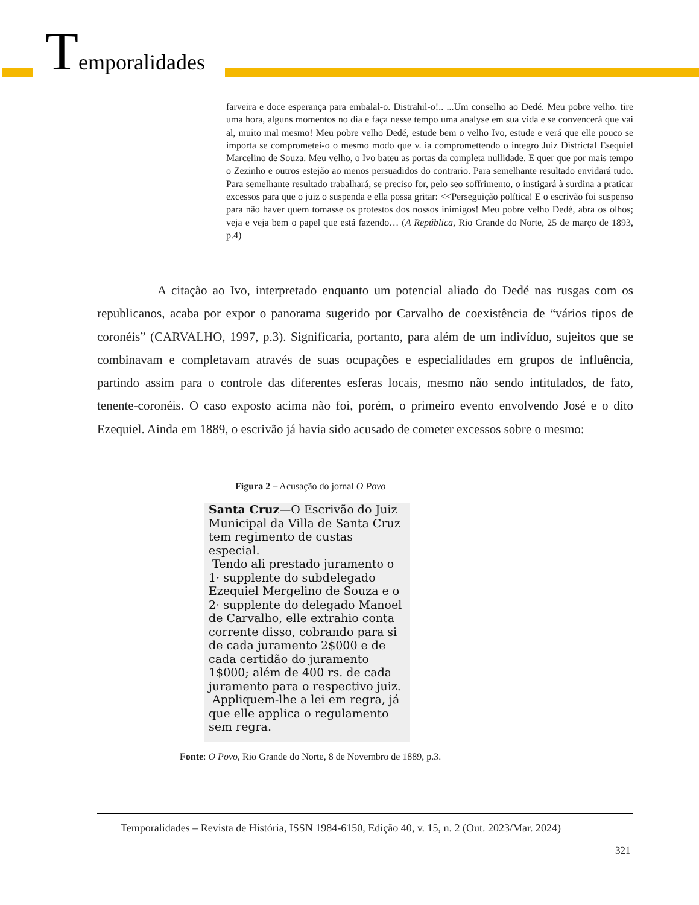Temporalidades
farveira e doce esperança para embalal-o. Distrahil-o!.. ...Um conselho ao Dedé. Meu pobre velho. tire uma hora, alguns momentos no dia e faça nesse tempo uma analyse em sua vida e se convencerá que vai al, muito mal mesmo! Meu pobre velho Dedé, estude bem o velho Ivo, estude e verá que elle pouco se importa se comprometei-o o mesmo modo que v. ia compromettendo o integro Juiz Districtal Esequiel Marcelino de Souza. Meu velho, o Ivo bateu as portas da completa nullidade. E quer que por mais tempo o Zezinho e outros estejão ao menos persuadidos do contrario. Para semelhante resultado envidará tudo. Para semelhante resultado trabalhará, se preciso for, pelo seo soffrimento, o instigará à surdina a praticar excessos para que o juiz o suspenda e ella possa gritar: <<Perseguição política! E o escrivão foi suspenso para não haver quem tomasse os protestos dos nossos inimigos! Meu pobre velho Dedé, abra os olhos; veja e veja bem o papel que está fazendo… (A República, Rio Grande do Norte, 25 de março de 1893, p.4)
A citação ao Ivo, interpretado enquanto um potencial aliado do Dedé nas rusgas com os republicanos, acaba por expor o panorama sugerido por Carvalho de coexistência de “vários tipos de coronéis” (CARVALHO, 1997, p.3). Significaria, portanto, para além de um indivíduo, sujeitos que se combinavam e completavam através de suas ocupações e especialidades em grupos de influência, partindo assim para o controle das diferentes esferas locais, mesmo não sendo intitulados, de fato, tenente-coronéis. O caso exposto acima não foi, porém, o primeiro evento envolvendo José e o dito Ezequiel. Ainda em 1889, o escrivão já havia sido acusado de cometer excessos sobre o mesmo:
Figura 2 – Acusação do jornal O Povo
Santa Cruz—O Escrivão do Juiz Municipal da Villa de Santa Cruz tem regimento de custas especial.
Tendo ali prestado juramento o 1· supplente do subdelegado Ezequiel Mergelino de Souza e o 2· supplente do delegado Manoel de Carvalho, elle extrahio conta corrente disso, cobrando para si de cada juramento 2$000 e de cada certidão do juramento 1$000; além de 400 rs. de cada juramento para o respectivo juiz.
Appliquem-lhe a lei em regra, já que elle applica o regulamento sem regra.
Fonte: O Povo, Rio Grande do Norte, 8 de Novembro de 1889, p.3.
Temporalidades – Revista de História, ISSN 1984-6150, Edição 40, v. 15, n. 2 (Out. 2023/Mar. 2024)
321